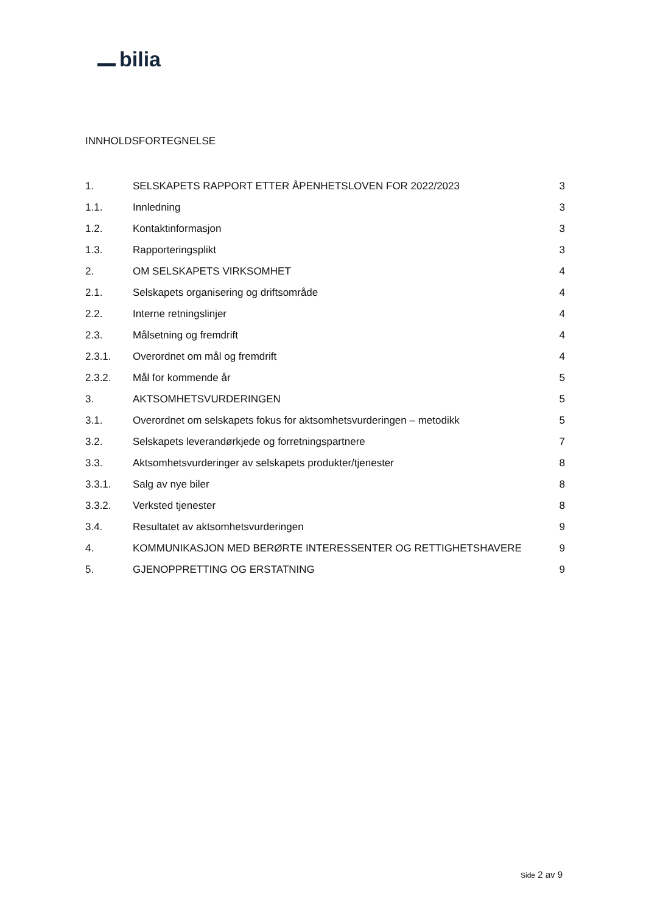bilia
INNHOLDSFORTEGNELSE
1.
SELSKAPETS RAPPORT ETTER ÅPENHETSLOVEN FOR 2022/2023
3
1.1. Innledning 3
1.2. Kontaktinformasjon 3
1.3. Rapporteringsplikt 3
2. OM SELSKAPETS VIRKSOMHET 4
2.1.
Selskapets organisering og driftsområde
4
2.2. Interne retningslinjer 4
2.3. Målsetning og fremdrift 4
2.3.1. Overordnet om mål og fremdrift 4
2.3.2. Mål for kommende år 5
3. AKTSOMHETSVURDERINGEN 5
3.1.
Overordnet om selskapets fokus for aktsomhetsvurderingen – metodikk
5
3.2.
Selskapets leverandørkjede og forretningspartnere
7
3.3.
Aktsomhetsvurderinger av selskapets produkter/tjenester
8
3.3.1. Salg av nye biler 8
3.3.2. Verksted tjenester 8
3.4.
Resultatet av aktsomhetsvurderingen
9
4.
KOMMUNIKASJON MED BERØRTE INTERESSENTER OG RETTIGHETSHAVERE
9
5. GJENOPPRETTING OG ERSTATNING 9
Side 2 av 9